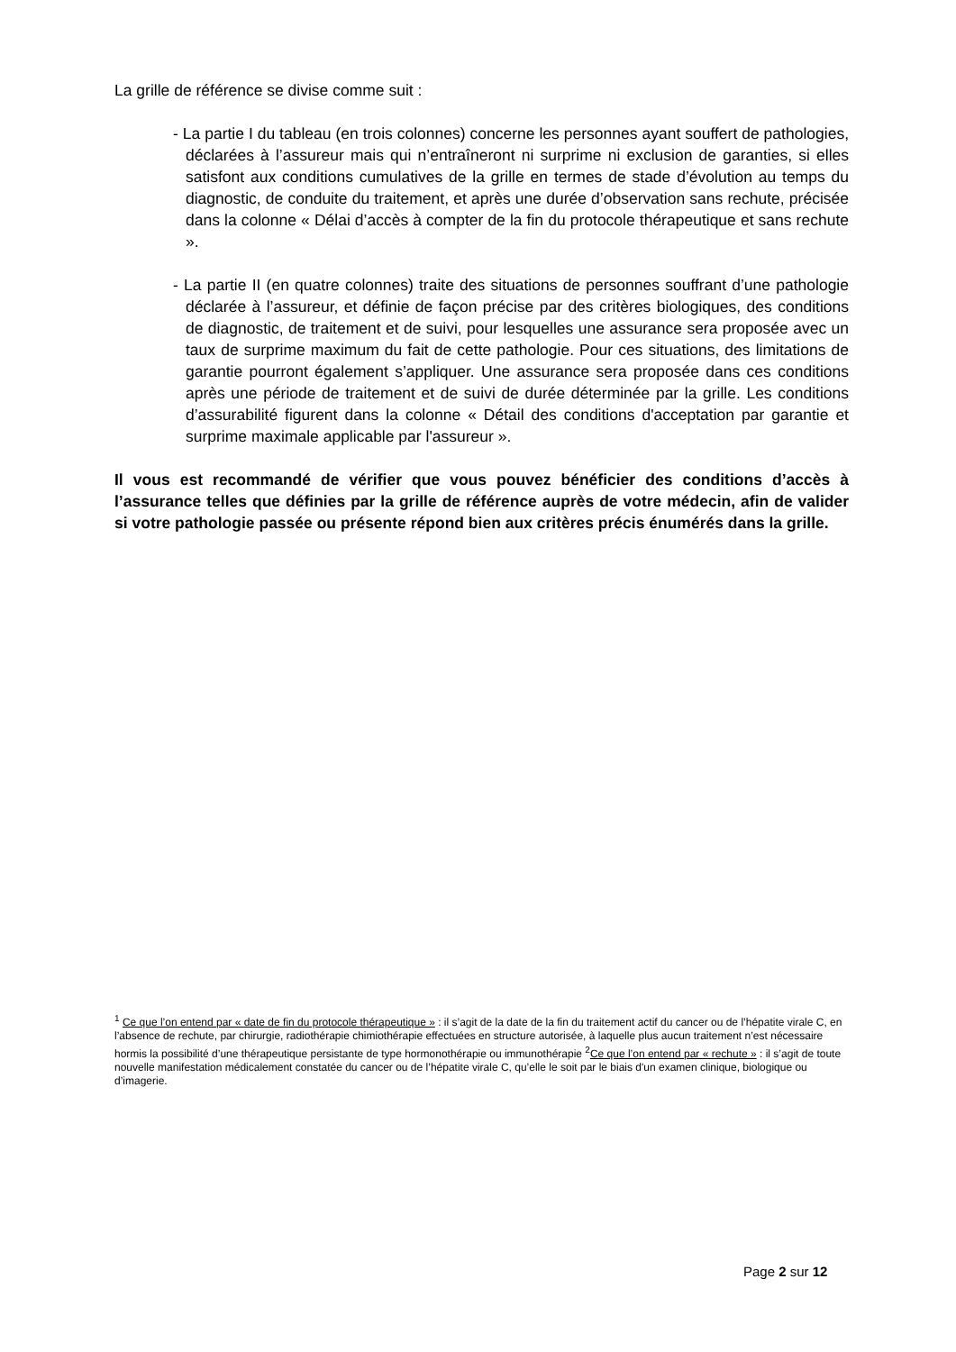La grille de référence se divise comme suit :
- La partie I du tableau (en trois colonnes) concerne les personnes ayant souffert de pathologies, déclarées à l’assureur mais qui n’entraîneront ni surprime ni exclusion de garanties, si elles satisfont aux conditions cumulatives de la grille en termes de stade d’évolution au temps du diagnostic, de conduite du traitement, et après une durée d’observation sans rechute, précisée dans la colonne « Délai d’accès à compter de la fin du protocole thérapeutique et sans rechute ».
- La partie II (en quatre colonnes) traite des situations de personnes souffrant d’une pathologie déclarée à l’assureur, et définie de façon précise par des critères biologiques, des conditions de diagnostic, de traitement et de suivi, pour lesquelles une assurance sera proposée avec un taux de surprime maximum du fait de cette pathologie. Pour ces situations, des limitations de garantie pourront également s’appliquer. Une assurance sera proposée dans ces conditions après une période de traitement et de suivi de durée déterminée par la grille. Les conditions d’assurabilité figurent dans la colonne « Détail des conditions d'acceptation par garantie et surprime maximale applicable par l'assureur ».
Il vous est recommandé de vérifier que vous pouvez bénéficier des conditions d’accès à l’assurance telles que définies par la grille de référence auprès de votre médecin, afin de valider si votre pathologie passée ou présente répond bien aux critères précis énumérés dans la grille.
<sup>1</sup> Ce que l’on entend par « date de fin du protocole thérapeutique » : il s’agit de la date de la fin du traitement actif du cancer ou de l’hépatite virale C, en l’absence de rechute, par chirurgie, radiothérapie chimiothérapie effectuées en structure autorisée, à laquelle plus aucun traitement n’est nécessaire hormis la possibilité d’une thérapeutique persistante de type hormonothérapie ou immunothérapie <sup>2</sup>Ce que l’on entend par « rechute » : il s’agit de toute nouvelle manifestation médicalement constatée du cancer ou de l’hépatite virale C, qu’elle le soit par le biais d'un examen clinique, biologique ou d’imagerie.
Page 2 sur 12